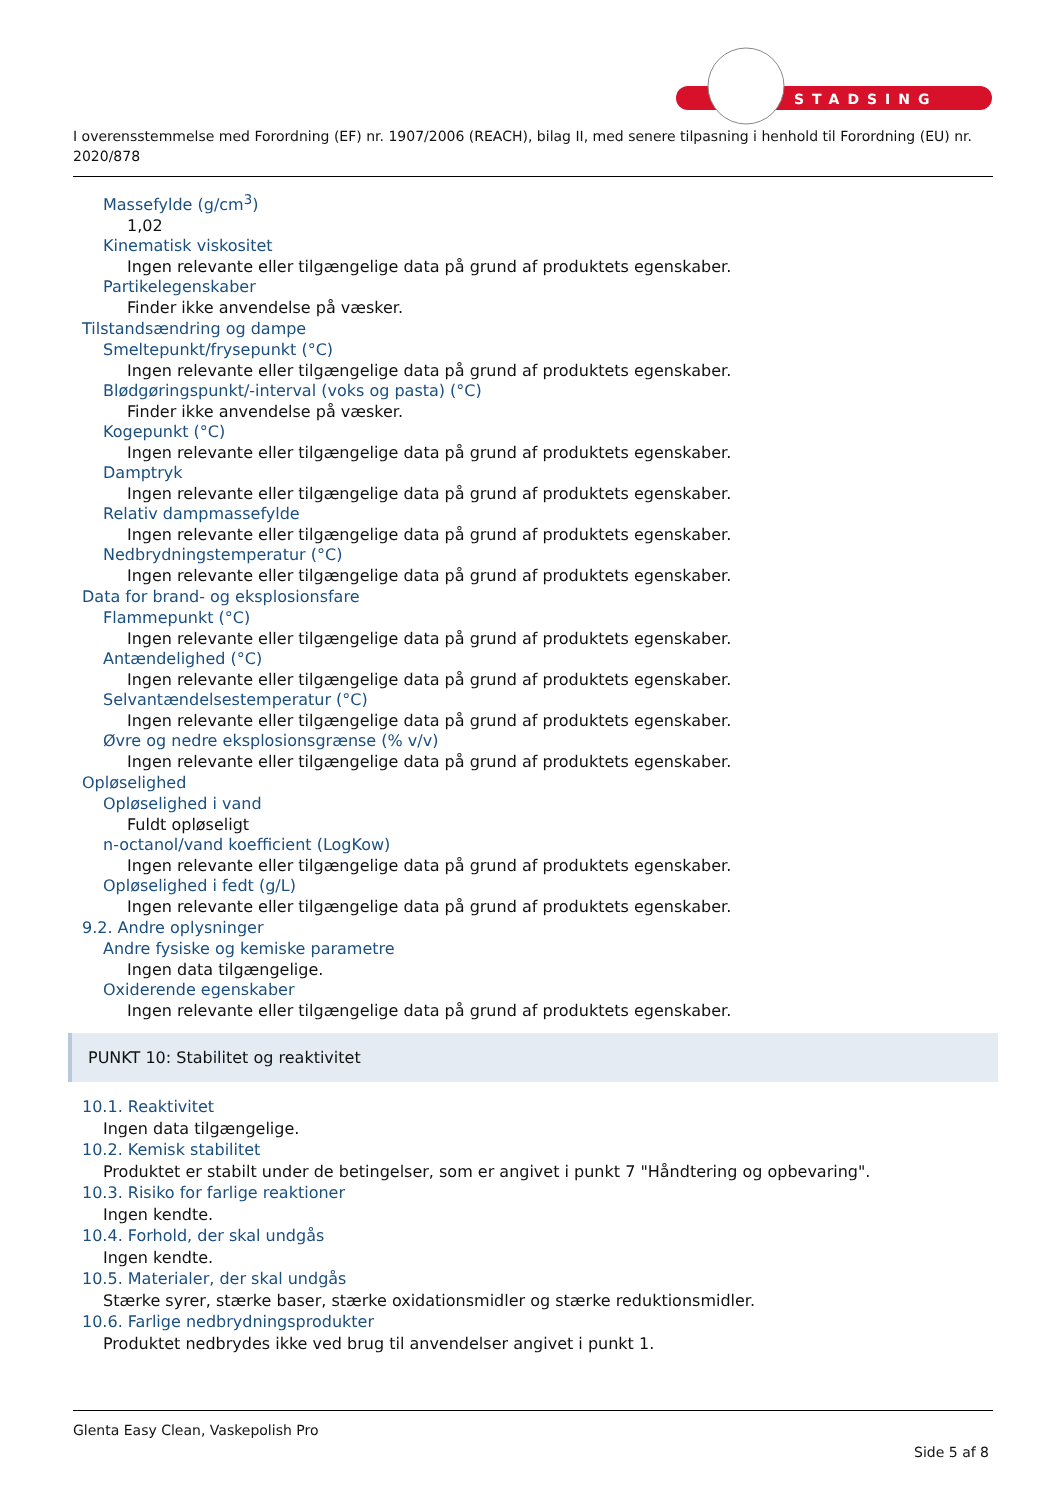STADSING
I overensstemmelse med Forordning (EF) nr. 1907/2006 (REACH), bilag II, med senere tilpasning i henhold til Forordning (EU) nr. 2020/878
Massefylde (g/cm<sup>3</sup>)
1,02
Kinematisk viskositet
Ingen relevante eller tilgængelige data på grund af produktets egenskaber.
Partikelegenskaber
Finder ikke anvendelse på væsker.
Tilstandsændring og dampe
Smeltepunkt/frysepunkt (°C)
Ingen relevante eller tilgængelige data på grund af produktets egenskaber.
Blødgøringspunkt/-interval (voks og pasta) (°C)
Finder ikke anvendelse på væsker.
Kogepunkt (°C)
Ingen relevante eller tilgængelige data på grund af produktets egenskaber.
Damptryk
Ingen relevante eller tilgængelige data på grund af produktets egenskaber.
Relativ dampmassefylde
Ingen relevante eller tilgængelige data på grund af produktets egenskaber.
Nedbrydningstemperatur (°C)
Ingen relevante eller tilgængelige data på grund af produktets egenskaber.
Data for brand- og eksplosionsfare
Flammepunkt (°C)
Ingen relevante eller tilgængelige data på grund af produktets egenskaber.
Antændelighed (°C)
Ingen relevante eller tilgængelige data på grund af produktets egenskaber.
Selvantændelsestemperatur (°C)
Ingen relevante eller tilgængelige data på grund af produktets egenskaber.
Øvre og nedre eksplosionsgrænse (% v/v)
Ingen relevante eller tilgængelige data på grund af produktets egenskaber.
Opløselighed
Opløselighed i vand
Fuldt opløseligt
n-octanol/vand koefficient (LogKow)
Ingen relevante eller tilgængelige data på grund af produktets egenskaber.
Opløselighed i fedt (g/L)
Ingen relevante eller tilgængelige data på grund af produktets egenskaber.
9.2. Andre oplysninger
Andre fysiske og kemiske parametre
Ingen data tilgængelige.
Oxiderende egenskaber
Ingen relevante eller tilgængelige data på grund af produktets egenskaber.
PUNKT 10: Stabilitet og reaktivitet
10.1. Reaktivitet
Ingen data tilgængelige.
10.2. Kemisk stabilitet
Produktet er stabilt under de betingelser, som er angivet i punkt 7 "Håndtering og opbevaring".
10.3. Risiko for farlige reaktioner
Ingen kendte.
10.4. Forhold, der skal undgås
Ingen kendte.
10.5. Materialer, der skal undgås
Stærke syrer, stærke baser, stærke oxidationsmidler og stærke reduktionsmidler.
10.6. Farlige nedbrydningsprodukter
Produktet nedbrydes ikke ved brug til anvendelser angivet i punkt 1.
Glenta Easy Clean, Vaskepolish Pro
Side 5 af 8